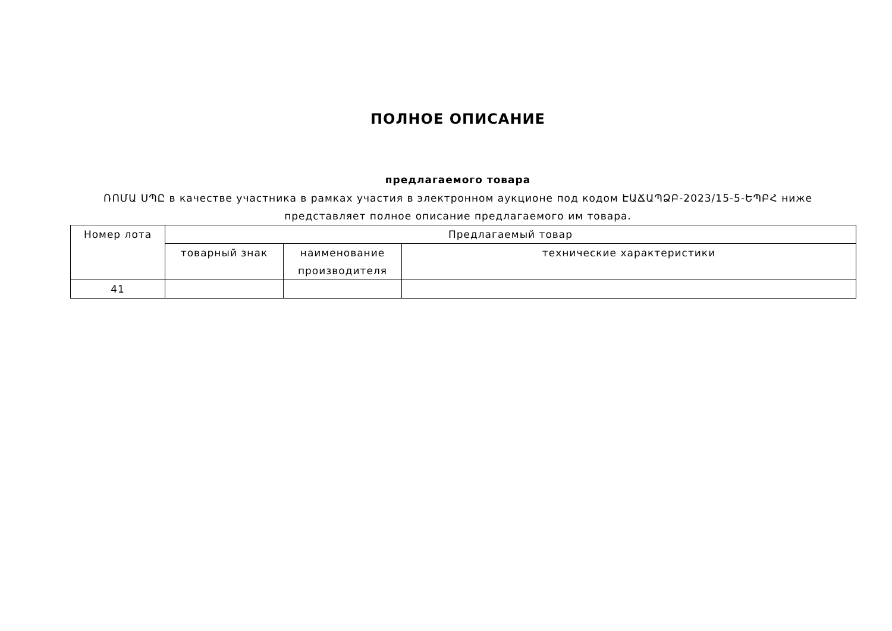ПОЛНОЕ ОПИСАНИЕ
предлагаемого товара
ՌՈՄԱ ՍՊԸ в качестве участника в рамках участия в электронном аукционе под кодом ԷԱՃԱՊՁԲ-2023/15-5-ԵՊԲՀ ниже представляет полное описание предлагаемого им товара.
| Номер лота | Предлагаемый товар | | |
| --- | --- | --- | --- |
| | товарный знак | наименование производителя | технические характеристики |
| 41 | | | |